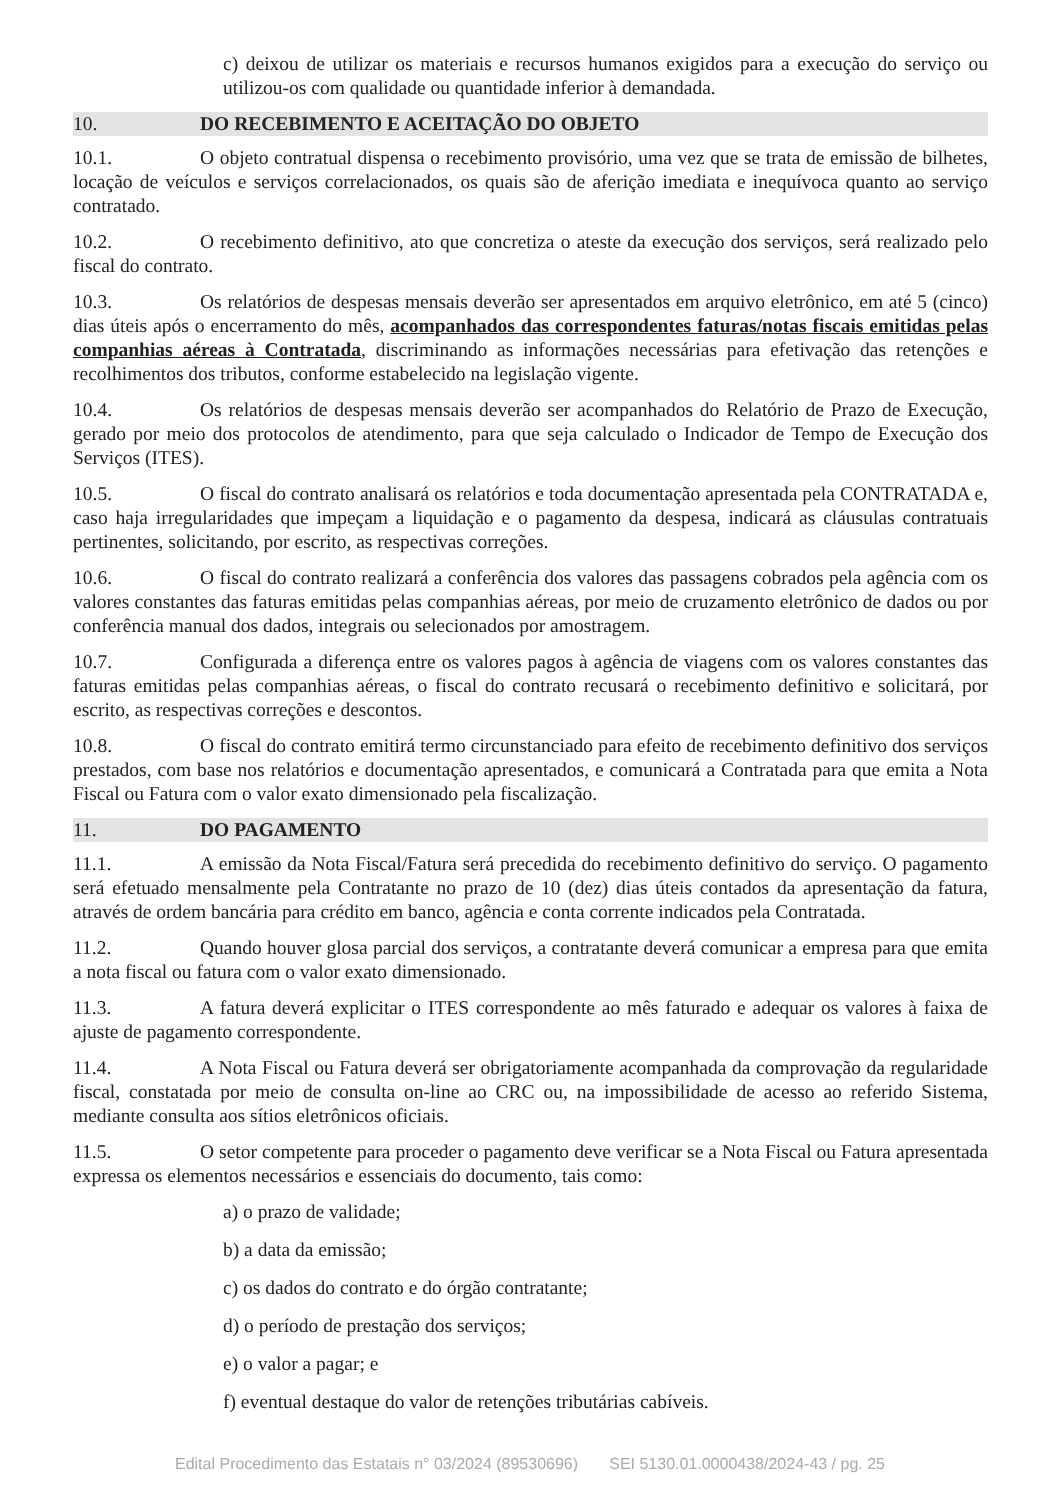c) deixou de utilizar os materiais e recursos humanos exigidos para a execução do serviço ou utilizou-os com qualidade ou quantidade inferior à demandada.
10. DO RECEBIMENTO E ACEITAÇÃO DO OBJETO
10.1. O objeto contratual dispensa o recebimento provisório, uma vez que se trata de emissão de bilhetes, locação de veículos e serviços correlacionados, os quais são de aferição imediata e inequívoca quanto ao serviço contratado.
10.2. O recebimento definitivo, ato que concretiza o ateste da execução dos serviços, será realizado pelo fiscal do contrato.
10.3. Os relatórios de despesas mensais deverão ser apresentados em arquivo eletrônico, em até 5 (cinco) dias úteis após o encerramento do mês, acompanhados das correspondentes faturas/notas fiscais emitidas pelas companhias aéreas à Contratada, discriminando as informações necessárias para efetivação das retenções e recolhimentos dos tributos, conforme estabelecido na legislação vigente.
10.4. Os relatórios de despesas mensais deverão ser acompanhados do Relatório de Prazo de Execução, gerado por meio dos protocolos de atendimento, para que seja calculado o Indicador de Tempo de Execução dos Serviços (ITES).
10.5. O fiscal do contrato analisará os relatórios e toda documentação apresentada pela CONTRATADA e, caso haja irregularidades que impeçam a liquidação e o pagamento da despesa, indicará as cláusulas contratuais pertinentes, solicitando, por escrito, as respectivas correções.
10.6. O fiscal do contrato realizará a conferência dos valores das passagens cobrados pela agência com os valores constantes das faturas emitidas pelas companhias aéreas, por meio de cruzamento eletrônico de dados ou por conferência manual dos dados, integrais ou selecionados por amostragem.
10.7. Configurada a diferença entre os valores pagos à agência de viagens com os valores constantes das faturas emitidas pelas companhias aéreas, o fiscal do contrato recusará o recebimento definitivo e solicitará, por escrito, as respectivas correções e descontos.
10.8. O fiscal do contrato emitirá termo circunstanciado para efeito de recebimento definitivo dos serviços prestados, com base nos relatórios e documentação apresentados, e comunicará a Contratada para que emita a Nota Fiscal ou Fatura com o valor exato dimensionado pela fiscalização.
11. DO PAGAMENTO
11.1. A emissão da Nota Fiscal/Fatura será precedida do recebimento definitivo do serviço. O pagamento será efetuado mensalmente pela Contratante no prazo de 10 (dez) dias úteis contados da apresentação da fatura, através de ordem bancária para crédito em banco, agência e conta corrente indicados pela Contratada.
11.2. Quando houver glosa parcial dos serviços, a contratante deverá comunicar a empresa para que emita a nota fiscal ou fatura com o valor exato dimensionado.
11.3. A fatura deverá explicitar o ITES correspondente ao mês faturado e adequar os valores à faixa de ajuste de pagamento correspondente.
11.4. A Nota Fiscal ou Fatura deverá ser obrigatoriamente acompanhada da comprovação da regularidade fiscal, constatada por meio de consulta on-line ao CRC ou, na impossibilidade de acesso ao referido Sistema, mediante consulta aos sítios eletrônicos oficiais.
11.5. O setor competente para proceder o pagamento deve verificar se a Nota Fiscal ou Fatura apresentada expressa os elementos necessários e essenciais do documento, tais como:
a) o prazo de validade;
b) a data da emissão;
c) os dados do contrato e do órgão contratante;
d) o período de prestação dos serviços;
e) o valor a pagar; e
f) eventual destaque do valor de retenções tributárias cabíveis.
Edital Procedimento das Estatais n° 03/2024 (89530696) SEI 5130.01.0000438/2024-43 / pg. 25